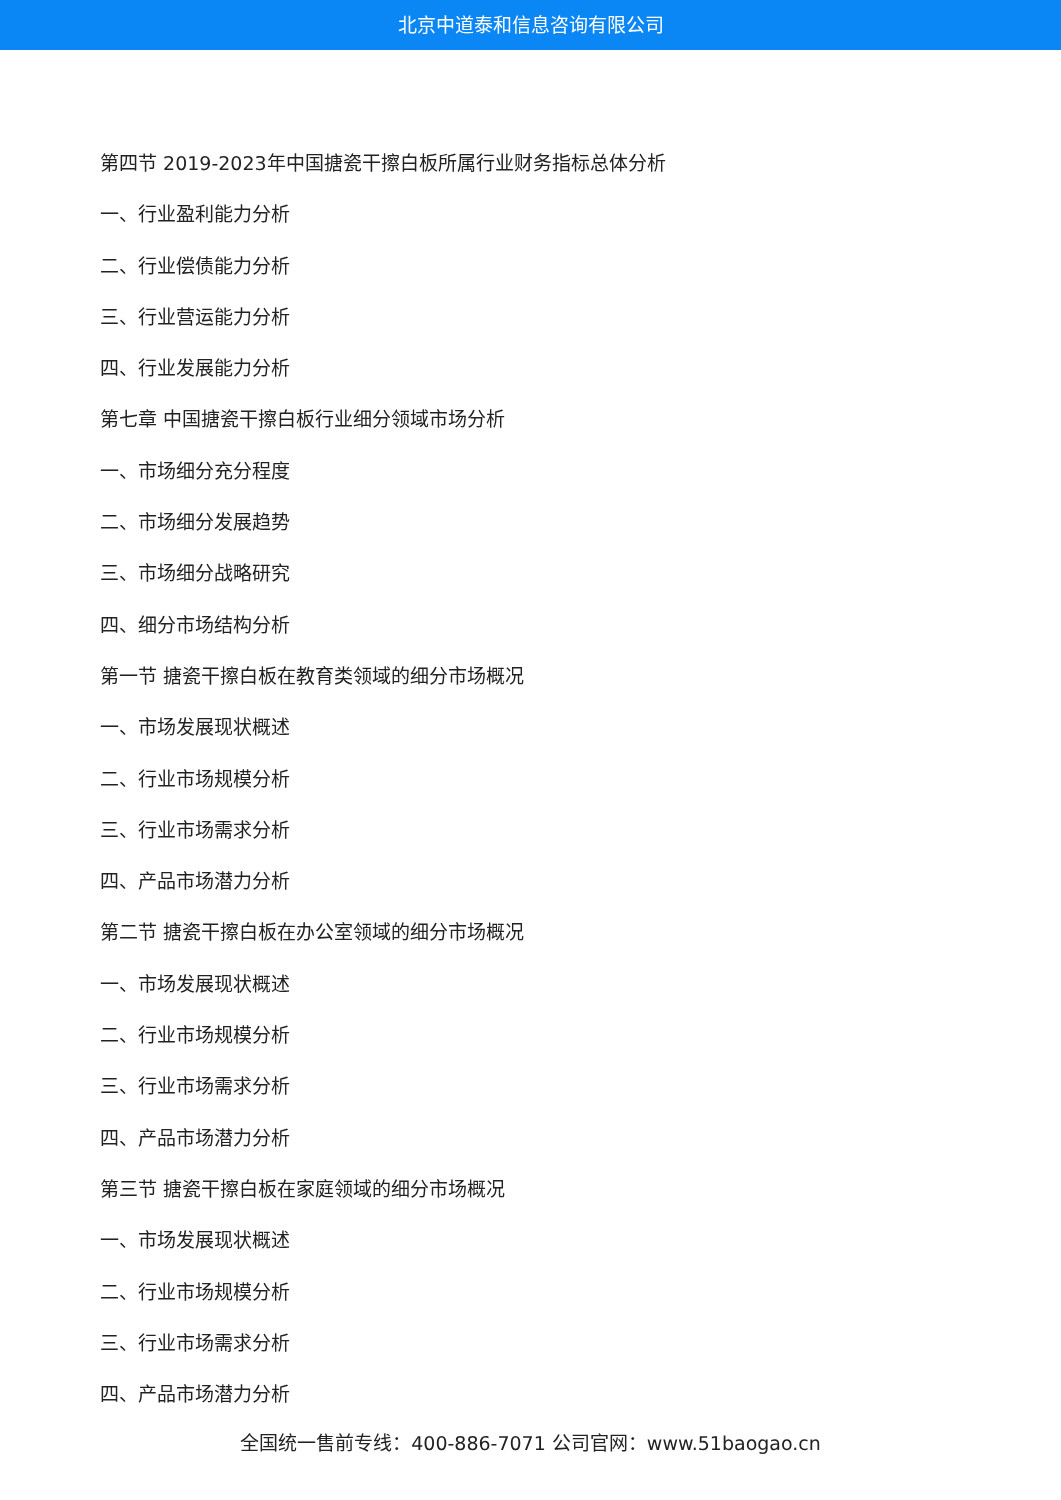北京中道泰和信息咨询有限公司
第四节 2019-2023年中国搪瓷干擦白板所属行业财务指标总体分析
一、行业盈利能力分析
二、行业偿债能力分析
三、行业营运能力分析
四、行业发展能力分析
第七章 中国搪瓷干擦白板行业细分领域市场分析
一、市场细分充分程度
二、市场细分发展趋势
三、市场细分战略研究
四、细分市场结构分析
第一节 搪瓷干擦白板在教育类领域的细分市场概况
一、市场发展现状概述
二、行业市场规模分析
三、行业市场需求分析
四、产品市场潜力分析
第二节 搪瓷干擦白板在办公室领域的细分市场概况
一、市场发展现状概述
二、行业市场规模分析
三、行业市场需求分析
四、产品市场潜力分析
第三节 搪瓷干擦白板在家庭领域的细分市场概况
一、市场发展现状概述
二、行业市场规模分析
三、行业市场需求分析
四、产品市场潜力分析
全国统一售前专线：400-886-7071 公司官网：www.51baogao.cn